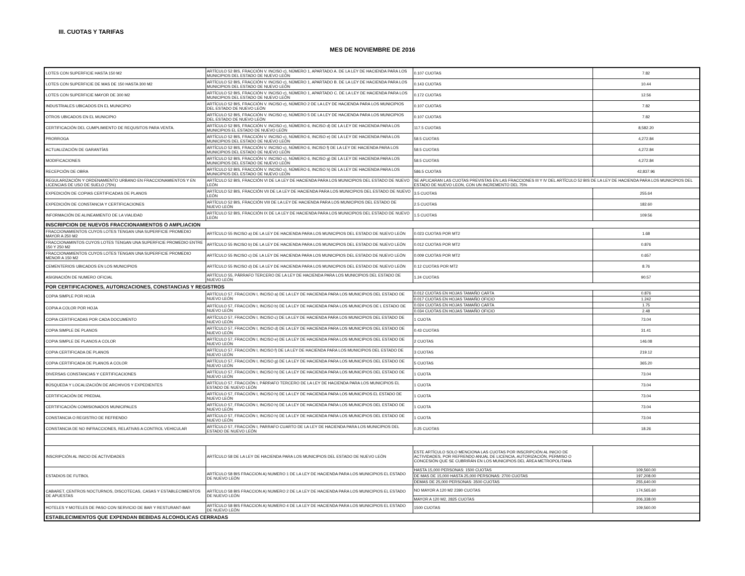III. CUOTAS Y TARIFAS
MES DE NOVIEMBRE DE 2016
| LOTES CON SUPERFICIE HASTA 150 M2 | ARTÍCULO 52 BIS, FRACCIÓN V. INCISO c), NÚMERO 1, APARTADO A. DE LA LEY DE HACIENDA PARA LOS MUNICIPIOS DEL ESTADO DE NUEVO LEÓN | 0.107 CUOTAS | 7.82 |
| LOTES CON SUPERFICIE DE MAS DE 150 HASTA 300 M2 | ARTÍCULO 52 BIS, FRACCIÓN V. INCISO c), NÚMERO 1, APARTADO B. DE LA LEY DE HACIENDA PARA LOS MUNICIPIOS DEL ESTADO DE NUEVO LEÓN | 0.143 CUOTAS | 10.44 |
| LOTES CON SUPERFICIE MAYOR DE 300 M2 | ARTÍCULO 52 BIS, FRACCIÓN V. INCISO c), NÚMERO 1, APARTADO C. DE LA LEY DE HACIENDA PARA LOS MUNICIPIOS DEL ESTADO DE NUEVO LEÓN | 0.172 CUOTAS | 12.56 |
| INDUSTRIALES UBICADOS EN EL MUNICIPIO | ARTÍCULO 52 BIS, FRACCIÓN V. INCISO c), NÚMERO 2 DE LA LEY DE HACIENDA PARA LOS MUNICIPIOS DEL ESTADO DE NUEVO LEÓN | 0.107 CUOTAS | 7.82 |
| OTROS UBICADOS EN EL MUNICIPIO | ARTÍCULO 52 BIS, FRACCIÓN V. INCISO c), NÚMERO 5 DE LA LEY DE HACIENDA PARA LOS MUNICIPIOS DEL ESTADO DE NUEVO LEÓN | 0.107 CUOTAS | 7.82 |
| CERTIFICACIÓN DEL CUMPLIMIENTO DE REQUSITOS PARA VENTA. | ARTÍCULO 52 BIS, FRACCIÓN V. INCISO c), NÚMERO 6, INCISO d) DE LA LEY DE HACIENDA PARA LOS MUNICIPIOS EL ESTADO DE NUEVO LEÓN | 117.5 CUOTAS | 8,582.20 |
| PRORROGA | ARTÍCULO 52 BIS, FRACCIÓN V. INCISO c), NÚMERO 6, INCISO e) DE LA LEY DE HACIENDA PARA LOS MUNICIPIOS DEL ESTADO DE NUEVO LEÓN | 58.5 CUOTAS | 4,272.84 |
| ACTUALIZACIÓN DE GARANTÍAS | ARTÍCULO 52 BIS, FRACCIÓN V. INCISO c), NÚMERO 6, INCISO f) DE LA LEY DE HACIENDA PARA LOS MUNICIPIOS DEL ESTADO DE NUEVO LEÓN | 58.5 CUOTAS | 4,272.84 |
| MODIFICACIONES | ARTÍCULO 52 BIS, FRACCIÓN V. INCISO c), NÚMERO 6, INCISO g) DE LA LEY DE HACIENDA PARA LOS MUNICIPIOS DEL ESTADO DE NUEVO LEÓN | 58.5 CUOTAS | 4,272.84 |
| RECEPCIÓN DE OBRA | ARTÍCULO 52 BIS, FRACCIÓN V. INCISO c), NÚMERO 6, INCISO h) DE LA LEY DE HACIENDA PARA LOS MUNICIPIOS DEL ESTADO DE NUEVO LEÓN | 586.5 CUOTAS | 42,837.96 |
| REGULARIZACIÓN Y ORDENAMIENTO URBANO EN FRACCIONAMIENTOS Y EN LICENCIAS DE USO DE SUELO (75%) | ARTÍCULO 52 BIS, FRACCIÓN VI DE LA LEY DE HACIENDA PARA LOS MUNICIPIOS DEL ESTADO DE NUEVO LEÓN | SE APLICARAN LAS CUOTAS PREVISTAS EN LAS FRACCIONES III Y IV DEL ARTÍCULO 52 BIS DE LA LEY DE HACIENDA PARA LOS MUNICIPIOS DEL ESTADO DE NUEVO LEON, CON UN INCREMENTO DEL 75% | |
| EXPEDICIÓN DE COPIAS CERTIFICADAS DE PLANOS | ARTÍCULO 52 BIS, FRACCIÓN VII DE LA LEY DE HACIENDA PARA LOS MUNICIPIOS DEL ESTADO DE NUEVO LEÓN | 3.5 CUOTAS | 255.64 |
| EXPEDICIÓN DE CONSTANCIA Y CERTIFICACIONES | ARTÍCULO 52 BIS, FRACCIÓN VIII DE LA LEY DE HACIENDA PARA LOS MUNICIPIOS DEL ESTADO DE NUEVO LEÓN | 2.5 CUOTAS | 182.60 |
| INFORMACIÓN DE ALINEAMIENTO DE LA VIALIDAD | ARTÍCULO 52 BIS, FRACCIÓN IX DE LA LEY DE HACIENDA PARA LOS MUNICIPIOS DEL ESTADO DE NUEVO LEÓN | 1.5 CUOTAS | 109.56 |
| INSCRIPCION DE NUEVOS FRACCIONAMIENTOS O AMPLIACION | | | |
| FRACCIONAMIENTOS CUYOS LOTES TENGAN UNA SUPERFICIE PROMEDIO MAYOR A 250 M2 | ARTÍCULO 55 INCISO a) DE LA LEY DE HACIENDA PARA LOS MUNICIPIOS DEL ESTADO DE NUEVO LEÓN | 0.023 CUOTAS POR MT2 | 1.68 |
| FRACCIONAMINTOS CUYOS LOTES TENGAN UNA SUPERFICIE PROMEDIO ENTRE 150 Y 250 M2 | ARTÍCULO 55 INCISO b) DE LA LEY DE HACIENDA PARA LOS MUNICIPIOS DEL ESTADO DE NUEVO LEÓN | 0.012 CUOTAS POR MT2 | 0.876 |
| FRACCIONAMIENTOS CUYOS LOTES TENGAN UNA SUPERFICIE PROMEDIO MENOR A 150 M2 | ARTÍCULO 55 INCISO c) DE LA LEY DE HACIENDA PARA LOS MUNICIPIOS DEL ESTADO DE NUEVO LEÓN | 0.009 CUOTAS POR MT2 | 0.657 |
| CEMENTERIOS UBICADOS EN LOS MUNICIPIOS | ARTÍCULO 55 INCISO d) DE LA LEY DE HACIENDA PARA LOS MUNICIPIOS DEL ESTADO DE NUEVO LEÓN | 0.12 CUOTAS POR MT2 | 8.76 |
| ASIGNACIÓN DE NUMERO OFICIAL | ARTÍCULO 55, PÁRRAFO TERCERO DE LA LEY DE HACIENDA PARA LOS MUNICIPIOS DEL ESTADO DE NUEVO LEÓN | 1.24 CUOTAS | 90.57 |
| POR CERTIFICACIONES, AUTORIZACIONES, CONSTANCIAS Y REGISTROS | | | |
| COPIA SIMPLE POR HOJA | ARTÍCULO 57, FRACCION I, INCISO a) DE LA LEY DE HACIENDA PARA LOS MUNICIPIOS DEL ESTADO DE NUEVO LEÓN | 0.012 CUOTAS EN HOJAS TAMAÑO CARTA | 0.876 |
| | | 0.017 CUOTAS EN HOJAS TAMAÑO OFICIO | 1.242 |
| COPIA A COLOR POR HOJA | ARTÍCULO 57, FRACCIÓN I, INCISO b) DE LA LEY DE HACIENDA PARA LOS MUNICIPIOS DE L ESTADO DE NUEVO LEÓN | 0.024 CUOTAS EN HOJAS TAMAÑO CARTA | 1.75 |
| | | 0.034 CUOTAS EN HOJAS TAMAÑO OFICIO | 2.48 |
| COPIA CERTIFICADAS POR CADA DOCUMENTO | ARTÍCULO 57, FRACCIÓN I, INCISO c) DE LA LEY DE HACIENDA PARA LOS MUNICIPIOS DEL ESTADO DE NUEVO LEÓN | 1 CUOTA | 73.04 |
| COPIA SIMPLE DE PLANOS | ARTÍCULO 57, FRACCIÓN I, INCISO d) DE LA LEY DE HACIENDA PARA LOS MUNICIPIOS DEL ESTADO DE NUEVO LEÓN | 0.43 CUOTAS | 31.41 |
| COPIA SIMPLE DE PLANOS A COLOR | ARTÍCULO 57, FRACCIÓN I, INCISO e) DE LA LEY DE HACIENDA PARA LOS MUNICIPIOS DEL ESTADO DE NUEVO LEÓN | 2 CUOTAS | 146.08 |
| COPIA CERTIFICADA DE PLANOS | ARTÍCULO 57, FRACCIÓN I, INCISO f) DE LA LEY DE HACIENDA PARA LOS MUNICIPIOS DEL ESTADO DE NUEVO LEÓN | 3 CUOTAS | 219.12 |
| COPIA CERTIFICADA DE PLANOS A COLOR | ARTÍCULO 57, FRACCIÓN I, INCISO g) DE LA LEY DE HACIENDA PARA LOS MUNICIPIOS DEL ESTADO DE NUEVO LEÓN | 5 CUOTAS | 365.20 |
| DIVERSAS CONSTANCIAS Y CERTIFICACIONES | ARTÍCULO 57, FRACCIÓN I, INCISO h) DE LA LEY DE HACIENDA PARA LOS MUNICIPIOS DEL ESTADO DE NUEVO LEÓN | 1 CUOTA | 73.04 |
| BÚSQUEDA Y LOCALIZACIÓN DE ARCHIVOS Y EXPEDIENTES | ARTÍCULO 57, FRACCIÓN I, PÁRRAFO TERCERO DE LA LEY DE HACIENDA PARA LOS MUNICIPIOS EL ESTADO DE NUEVO LEÓN | 1 CUOTA | 73.04 |
| CERTIFICACIÓN DE PREDIAL | ARTÍCULO 57, FRACCIÓN I, INCISO h) DE LA LEY DE HACIENDA PARA LOS MUNICIPIOS EL ESTADO DE NUEVO LEÓN | 1 CUOTA | 73.04 |
| CERTIFICACIÓN COMISIONADOS MUNICIPALES | ARTÍCULO 57, FRACCIÓN I, INCISO h) DE LA LEY DE HACIENDA PARA LOS MUNICIPIOS DEL ESTADO DE NUEVO LEÓN | 1 CUOTA | 73.04 |
| CONSTANCIA O REGISTRO DE REFRENDO | ARTÍCULO 57, FRACCIÓN I, INCISO h) DE LA LEY DE HACIENDA PARA LOS MUNICIPIOS DEL ESTADO DE NUEVO LEÓN | 1 CUOTA | 73.04 |
| CONSTANCIA DE NO INFRACCIONES, RELATIVAS A CONTROL VEHICULAR | ARTÍCULO 57, FRACCIÓN I, PARRAFO CUARTO DE LA LEY DE HACIENDA PARA LOS MUNICIPIOS DEL ESTADO DE NUEVO LEÓN | 0.25 CUOTAS | 18.26 |
| INSCRIPCIÓN AL INICIO DE ACTIVIDADES | ARTÍCULO 58 DE LA LEY DE HACIENDA PARA LOS MUNICIPIOS DEL ESTADO DE NUEVO LEÓN | ESTE ARTÍCULO SOLO MENCIONA LAS CUOTAS POR INSCRIPCIÓN AL INICIO DE ACTIVIDADES, POR REFRENDO ANUAL DE LICENCIA, AUTORIZACIÓN, PERMISO O CONCESIÓN QUE SE CUBRIRÁN EN LOS MUNICIPIOS DEL ÁREA METROPOLITANA | |
| ESTADIOS DE FUTBOL | ARTÍCULO 58 BIS FRACCION A) NUMERO 1 DE LA LEY DE HACIENDA PARA LOS MUNICIPIOS EL ESTADO DE NUEVO LEÓN | HASTA 15,000 PERSONAS: 1500 CUOTAS | 109,560.00 |
| | | DE MAS DE 15,000 HASTA 25,000 PERSONAS: 2700 CUOTAS | 197,208.00 |
| | | DEMAS DE 25,000 PERSONAS: 3500 CUOTAS | 255,640.00 |
| CABARET, CENTROS NOCTURNOS, DISCOTECAS, CASAS Y ESTABLECIMIENTOS DE APUESTAS | ARTÍCULO 58 BIS FRACCION A) NUMERO 2 DE LA LEY DE HACIENDA PARA LOS MUNICIPIOS EL ESTADO DE NUEVO LEÓN | NO MAYOR A 120 M2 2390 CUOTAS | 174,565.60 |
| | | MAYOR A 120 M2, 2825 CUOTAS | 206,338.00 |
| HOTELES Y MOTELES DE PASO CON SERVICIO DE BAR Y RESTURANT-BAR | ARTÍCULO 58 BIS FRACCION A) NUMERO 4 DE LA LEY DE HACIENDA PARA LOS MUNICIPIOS EL ESTADO DE NUEVO LEÓN | 1500 CUOTAS | 109,560.00 |
| ESTABLECIMIENTOS QUE EXPENDAN BEBIDAS ALCOHOLICAS CERRADAS | | | |